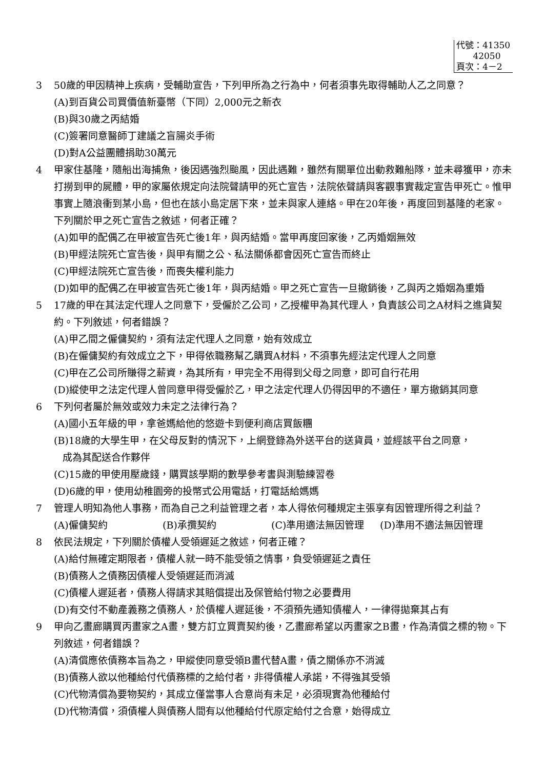代號：41350
42050
頁次：4－2
3 50歲的甲因精神上疾病，受輔助宣告，下列甲所為之行為中，何者須事先取得輔助人乙之同意？
(A)到百貨公司買價值新臺幣（下同）2,000元之新衣
(B)與30歲之丙結婚
(C)簽署同意醫師丁建議之盲腸炎手術
(D)對A公益團體捐助30萬元
4 甲家住基隆，隨船出海捕魚，後因遇強烈颱風，因此遇難，雖然有關單位出動救難船隊，並未尋獲甲，亦未打撈到甲的屍體，甲的家屬依規定向法院聲請甲的死亡宣告，法院依聲請與客觀事實裁定宣告甲死亡。惟甲事實上隨浪衝到某小島，但也在該小島定居下來，並未與家人連絡。甲在20年後，再度回到基隆的老家。下列關於甲之死亡宣告之敘述，何者正確？
(A)如甲的配偶乙在甲被宣告死亡後1年，與丙結婚。當甲再度回家後，乙丙婚姻無效
(B)甲經法院死亡宣告後，與甲有關之公、私法關係都會因死亡宣告而終止
(C)甲經法院死亡宣告後，而喪失權利能力
(D)如甲的配偶乙在甲被宣告死亡後1年，與丙結婚。甲之死亡宣告一旦撤銷後，乙與丙之婚姻為重婚
5 17歲的甲在其法定代理人之同意下，受僱於乙公司，乙授權甲為其代理人，負責該公司之A材料之進貨契約。下列敘述，何者錯誤？
(A)甲乙間之僱傭契約，須有法定代理人之同意，始有效成立
(B)在僱傭契約有效成立之下，甲得依職務幫乙購買A材料，不須事先經法定代理人之同意
(C)甲在乙公司所賺得之薪資，為其所有，甲完全不用得到父母之同意，即可自行花用
(D)縱使甲之法定代理人曾同意甲得受僱於乙，甲之法定代理人仍得因甲的不適任，單方撤銷其同意
6 下列何者屬於無效或效力未定之法律行為？
(A)國小五年級的甲，拿爸媽給他的悠遊卡到便利商店買飯糰
(B)18歲的大學生甲，在父母反對的情況下，上網登錄為外送平台的送貨員，並經該平台之同意，
成為其配送合作夥伴
(C)15歲的甲使用壓歲錢，購買該學期的數學參考書與測驗練習卷
(D)6歲的甲，使用幼稚園旁的投幣式公用電話，打電話給媽媽
7 管理人明知為他人事務，而為自己之利益管理之者，本人得依何種規定主張享有因管理所得之利益？
(A)僱傭契約 (B)承攬契約 (C)準用適法無因管理 (D)準用不適法無因管理
8 依民法規定，下列關於債權人受領遲延之敘述，何者正確？
(A)給付無確定期限者，債權人就一時不能受領之情事，負受領遲延之責任
(B)債務人之債務因債權人受領遲延而消滅
(C)債權人遲延者，債務人得請求其賠償提出及保管給付物之必要費用
(D)有交付不動產義務之債務人，於債權人遲延後，不須預先通知債權人，一律得拋棄其占有
9 甲向乙畫廊購買丙畫家之A畫，雙方訂立買賣契約後，乙畫廊希望以丙畫家之B畫，作為清償之標的物。下列敘述，何者錯誤？
(A)清償應依債務本旨為之，甲縱使同意受領B畫代替A畫，債之關係亦不消滅
(B)債務人欲以他種給付代債務標的之給付者，非得債權人承諾，不得強其受領
(C)代物清償為要物契約，其成立僅當事人合意尚有未足，必須現實為他種給付
(D)代物清償，須債權人與債務人間有以他種給付代原定給付之合意，始得成立